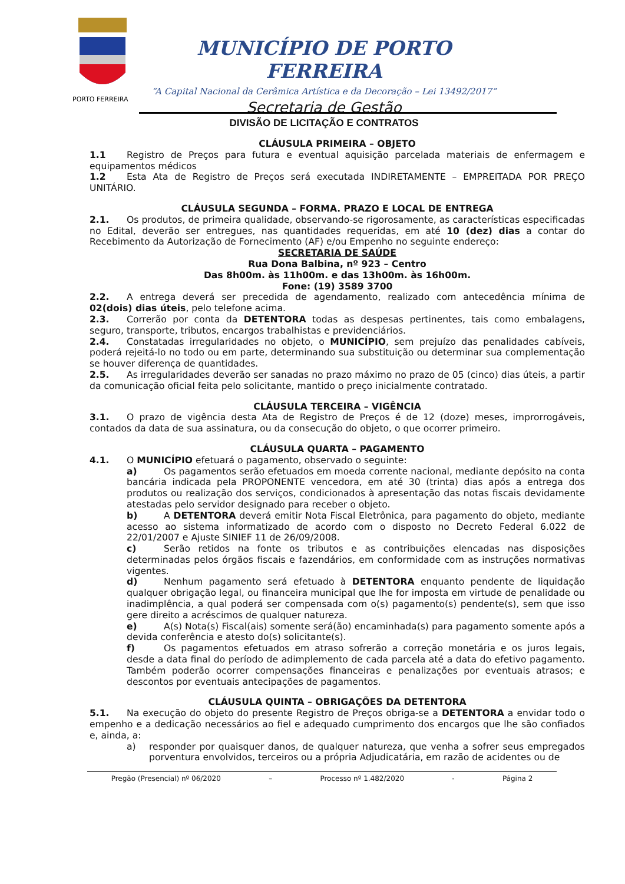PORTO FERREIRA
MUNICÍPIO DE PORTO FERREIRA
“A Capital Nacional da Cerâmica Artística e da Decoração – Lei 13492/2017”
Secretaria de Gestão
DIVISÃO DE LICITAÇÃO E CONTRATOS
CLÁUSULA PRIMEIRA – OBJETO
1.1 Registro de Preços para futura e eventual aquisição parcelada materiais de enfermagem e equipamentos médicos
1.2 Esta Ata de Registro de Preços será executada INDIRETAMENTE – EMPREITADA POR PREÇO UNITÁRIO.
CLÁUSULA SEGUNDA – FORMA. PRAZO E LOCAL DE ENTREGA
2.1. Os produtos, de primeira qualidade, observando-se rigorosamente, as características especificadas no Edital, deverão ser entregues, nas quantidades requeridas, em até 10 (dez) dias a contar do Recebimento da Autorização de Fornecimento (AF) e/ou Empenho no seguinte endereço:
SECRETARIA DE SAÚDE
Rua Dona Balbina, nº 923 – Centro
Das 8h00m. às 11h00m. e das 13h00m. às 16h00m.
Fone: (19) 3589 3700
2.2. A entrega deverá ser precedida de agendamento, realizado com antecedência mínima de 02(dois) dias úteis, pelo telefone acima.
2.3. Correrão por conta da DETENTORA todas as despesas pertinentes, tais como embalagens, seguro, transporte, tributos, encargos trabalhistas e previdenciários.
2.4. Constatadas irregularidades no objeto, o MUNICÍPIO, sem prejuízo das penalidades cabíveis, poderá rejeitá-lo no todo ou em parte, determinando sua substituição ou determinar sua complementação se houver diferença de quantidades.
2.5. As irregularidades deverão ser sanadas no prazo máximo no prazo de 05 (cinco) dias úteis, a partir da comunicação oficial feita pelo solicitante, mantido o preço inicialmente contratado.
CLÁUSULA TERCEIRA – VIGÊNCIA
3.1. O prazo de vigência desta Ata de Registro de Preços é de 12 (doze) meses, improrrogáveis, contados da data de sua assinatura, ou da consecução do objeto, o que ocorrer primeiro.
CLÁUSULA QUARTA – PAGAMENTO
4.1. O MUNICÍPIO efetuará o pagamento, observado o seguinte:
a) Os pagamentos serão efetuados em moeda corrente nacional, mediante depósito na conta bancária indicada pela PROPONENTE vencedora, em até 30 (trinta) dias após a entrega dos produtos ou realização dos serviços, condicionados à apresentação das notas fiscais devidamente atestadas pelo servidor designado para receber o objeto.
b) A DETENTORA deverá emitir Nota Fiscal Eletrônica, para pagamento do objeto, mediante acesso ao sistema informatizado de acordo com o disposto no Decreto Federal 6.022 de 22/01/2007 e Ajuste SINIEF 11 de 26/09/2008.
c) Serão retidos na fonte os tributos e as contribuições elencadas nas disposições determinadas pelos órgãos fiscais e fazendários, em conformidade com as instruções normativas vigentes.
d) Nenhum pagamento será efetuado à DETENTORA enquanto pendente de liquidação qualquer obrigação legal, ou financeira municipal que lhe for imposta em virtude de penalidade ou inadimplência, a qual poderá ser compensada com o(s) pagamento(s) pendente(s), sem que isso gere direito a acréscimos de qualquer natureza.
e) A(s) Nota(s) Fiscal(ais) somente será(ão) encaminhada(s) para pagamento somente após a devida conferência e atesto do(s) solicitante(s).
f) Os pagamentos efetuados em atraso sofrerão a correção monetária e os juros legais, desde a data final do período de adimplemento de cada parcela até a data do efetivo pagamento. Também poderão ocorrer compensações financeiras e penalizações por eventuais atrasos; e descontos por eventuais antecipações de pagamentos.
CLÁUSULA QUINTA – OBRIGAÇÕES DA DETENTORA
5.1. Na execução do objeto do presente Registro de Preços obriga-se a DETENTORA a envidar todo o empenho e a dedicação necessários ao fiel e adequado cumprimento dos encargos que lhe são confiados e, ainda, a:
a) responder por quaisquer danos, de qualquer natureza, que venha a sofrer seus empregados porventura envolvidos, terceiros ou a própria Adjudicatária, em razão de acidentes ou de
Pregão (Presencial) nº 06/2020 – Processo nº 1.482/2020 - Página 2